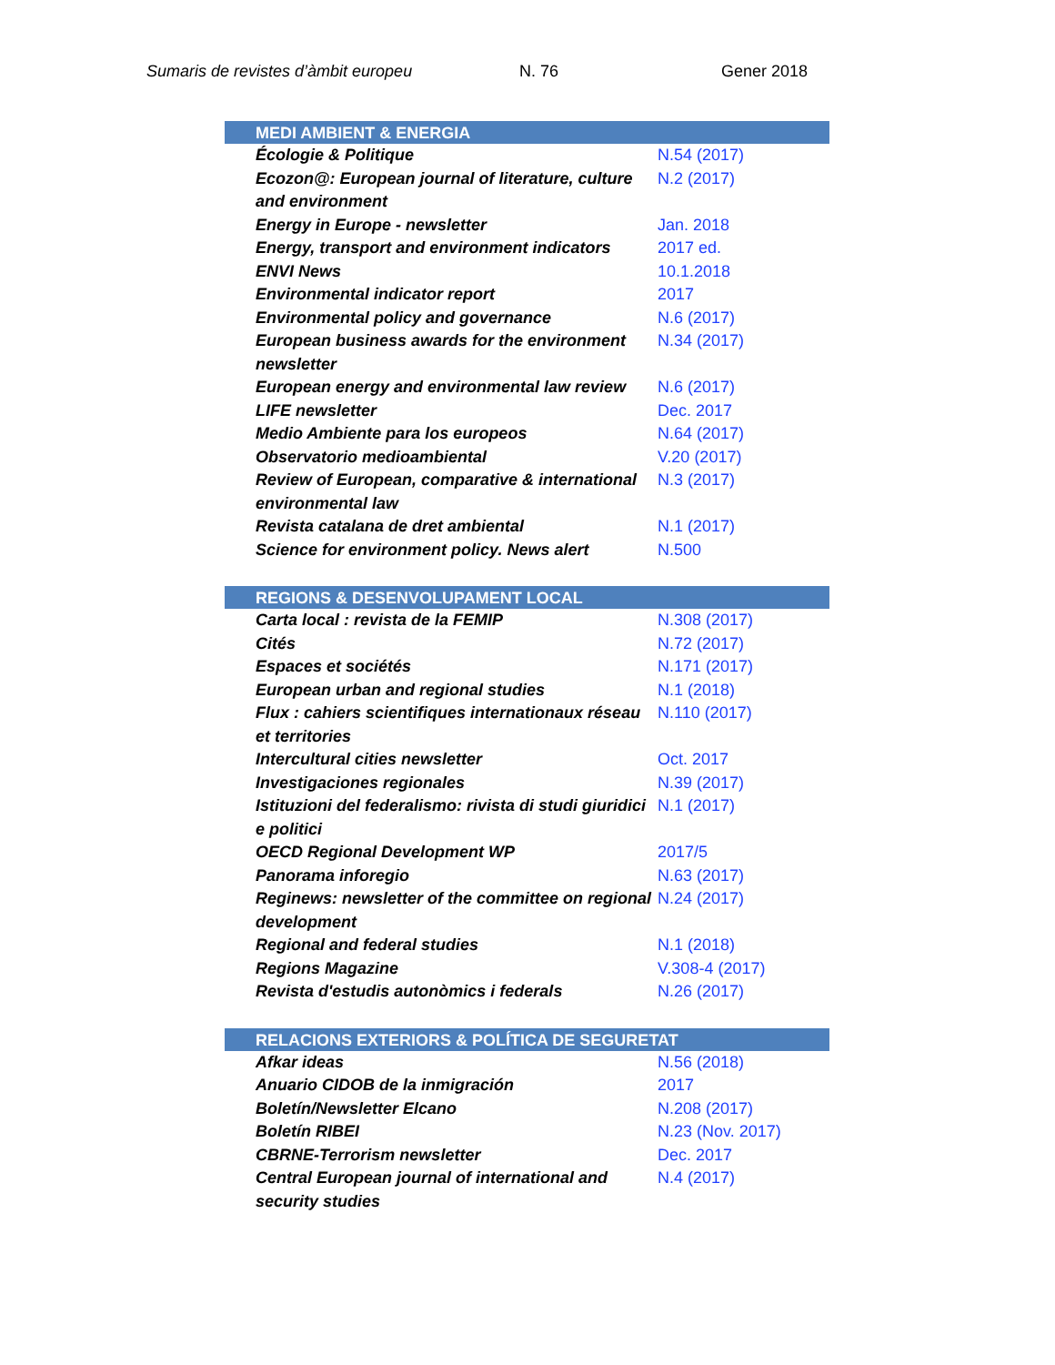Sumaris de revistes d’àmbit europeu N. 76 Gener 2018
| MEDI AMBIENT & ENERGIA | |
| --- | --- |
| Écologie & Politique | N.54 (2017) |
| Ecozon@: European journal of literature, culture and environment | N.2 (2017) |
| Energy in Europe - newsletter | Jan. 2018 |
| Energy, transport and environment indicators | 2017 ed. |
| ENVI News | 10.1.2018 |
| Environmental indicator report | 2017 |
| Environmental policy and governance | N.6 (2017) |
| European business awards for the environment newsletter | N.34 (2017) |
| European energy and environmental law review | N.6 (2017) |
| LIFE newsletter | Dec. 2017 |
| Medio Ambiente para los europeos | N.64 (2017) |
| Observatorio medioambiental | V.20 (2017) |
| Review of European, comparative & international environmental law | N.3 (2017) |
| Revista catalana de dret ambiental | N.1 (2017) |
| Science for environment policy. News alert | N.500 |
| REGIONS & DESENVOLUPAMENT LOCAL | |
| Carta local : revista de la FEMIP | N.308 (2017) |
| Cités | N.72 (2017) |
| Espaces et sociétés | N.171 (2017) |
| European urban and regional studies | N.1 (2018) |
| Flux : cahiers scientifiques internationaux réseau et territories | N.110 (2017) |
| Intercultural cities newsletter | Oct. 2017 |
| Investigaciones regionales | N.39 (2017) |
| Istituzioni del federalismo: rivista di studi giuridici e politici | N.1 (2017) |
| OECD Regional Development WP | 2017/5 |
| Panorama inforegio | N.63 (2017) |
| Reginews: newsletter of the committee on regional development | N.24 (2017) |
| Regional and federal studies | N.1 (2018) |
| Regions Magazine | V.308-4 (2017) |
| Revista d'estudis autonòmics i federals | N.26 (2017) |
| RELACIONS EXTERIORS & POLÍTICA DE SEGURETAT | |
| Afkar ideas | N.56 (2018) |
| Anuario CIDOB de la inmigración | 2017 |
| Boletín/Newsletter Elcano | N.208 (2017) |
| Boletín RIBEI | N.23 (Nov. 2017) |
| CBRNE-Terrorism newsletter | Dec. 2017 |
| Central European journal of international and security studies | N.4 (2017) |